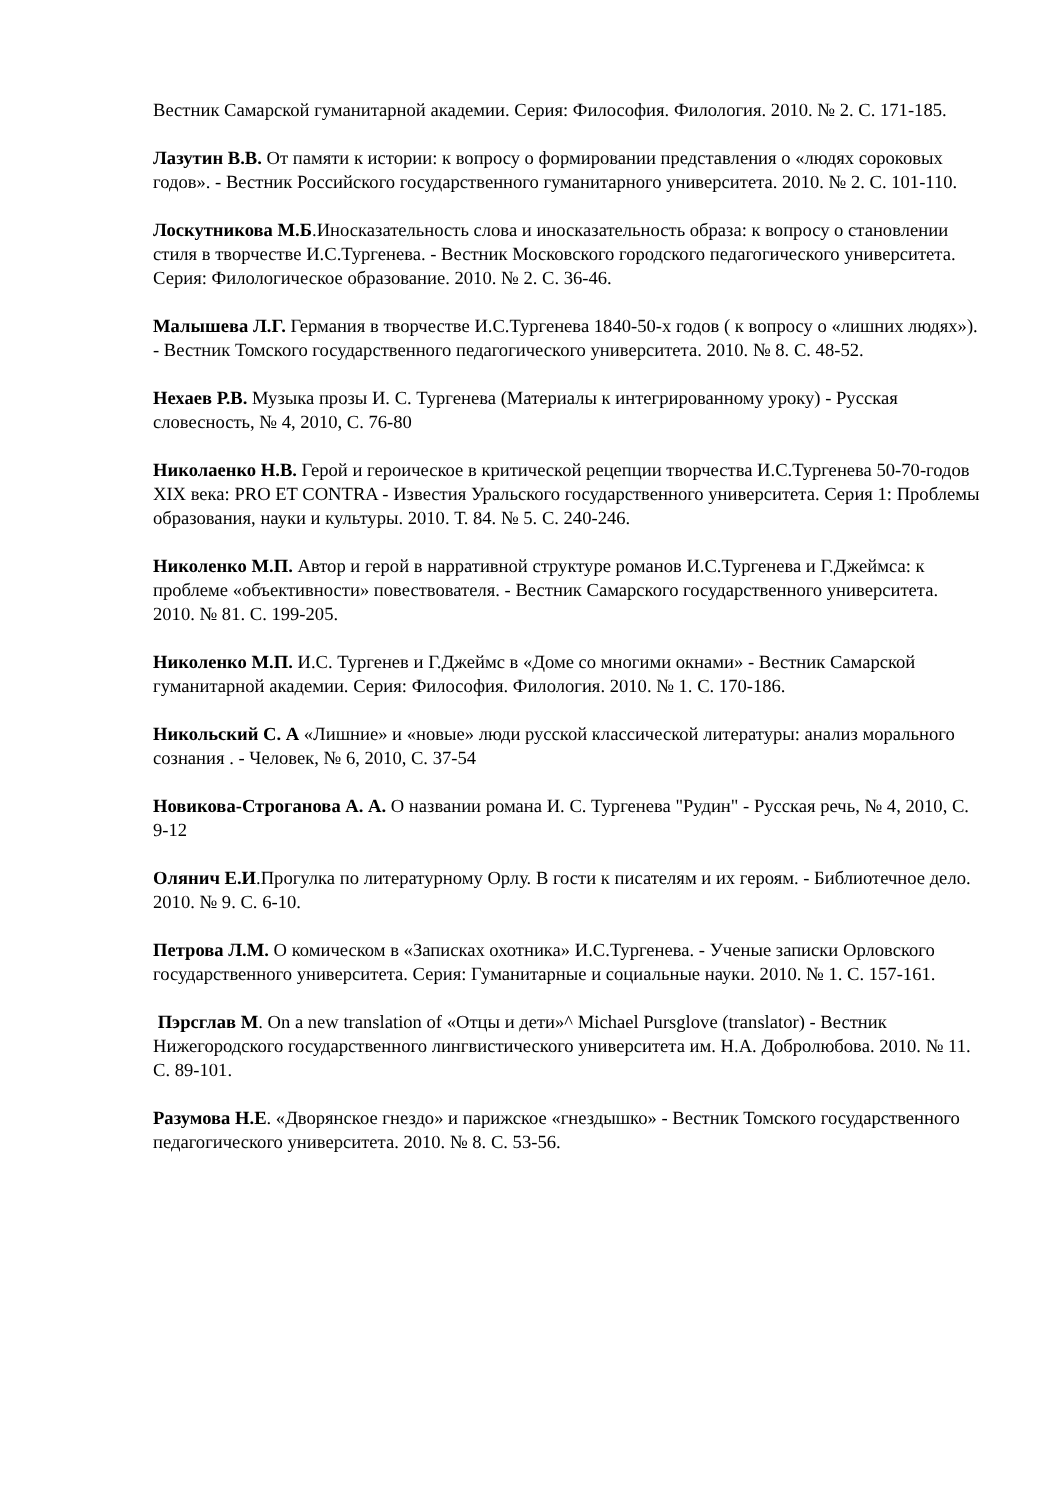Вестник Самарской гуманитарной академии. Серия: Философия. Филология. 2010. № 2. С. 171-185.
Лазутин В.В. От памяти к истории: к вопросу о формировании представления о «людях сороковых годов». - Вестник Российского государственного гуманитарного университета. 2010. № 2. С. 101-110.
Лоскутникова М.Б.Иносказательность слова и иносказательность образа: к вопросу о становлении стиля в творчестве И.С.Тургенева. - Вестник Московского городского педагогического университета. Серия: Филологическое образование. 2010. № 2. С. 36-46.
Малышева Л.Г. Германия в творчестве И.С.Тургенева 1840-50-х годов ( к вопросу о «лишних людях»). - Вестник Томского государственного педагогического университета. 2010. № 8. С. 48-52.
Нехаев Р.В. Музыка прозы И. С. Тургенева (Материалы к интегрированному уроку) - Русская словесность, № 4, 2010, С. 76-80
Николаенко Н.В. Герой и героическое в критической рецепции творчества И.С.Тургенева 50-70-годов XIX века: PRO ET CONTRA - Известия Уральского государственного университета. Серия 1: Проблемы образования, науки и культуры. 2010. Т. 84. № 5. С. 240-246.
Николенко М.П. Автор и герой в нарративной структуре романов И.С.Тургенева и Г.Джеймса: к проблеме «объективности» повествователя. - Вестник Самарского государственного университета. 2010. № 81. С. 199-205.
Николенко М.П. И.С. Тургенев и Г.Джеймс в «Доме со многими окнами» - Вестник Самарской гуманитарной академии. Серия: Философия. Филология. 2010. № 1. С. 170-186.
Никольский С. А «Лишние» и «новые» люди русской классической литературы: анализ морального сознания . - Человек, № 6, 2010, С. 37-54
Новикова-Строганова А. А. О названии романа И. С. Тургенева "Рудин" - Русская речь, № 4, 2010, С. 9-12
Олянич Е.И.Прогулка по литературному Орлу. В гости к писателям и их героям. - Библиотечное дело. 2010. № 9. С. 6-10.
Петрова Л.М. О комическом в «Записках охотника» И.С.Тургенева. - Ученые записки Орловского государственного университета. Серия: Гуманитарные и социальные науки. 2010. № 1. С. 157-161.
Пэрсглав М. On a new translation of «Отцы и дети»^ Michael Pursglove (translator) - Вестник Нижегородского государственного лингвистического университета им. Н.А. Добролюбова. 2010. № 11. С. 89-101.
Разумова Н.Е. «Дворянское гнездо» и парижское «гнездышко» - Вестник Томского государственного педагогического университета. 2010. № 8. С. 53-56.